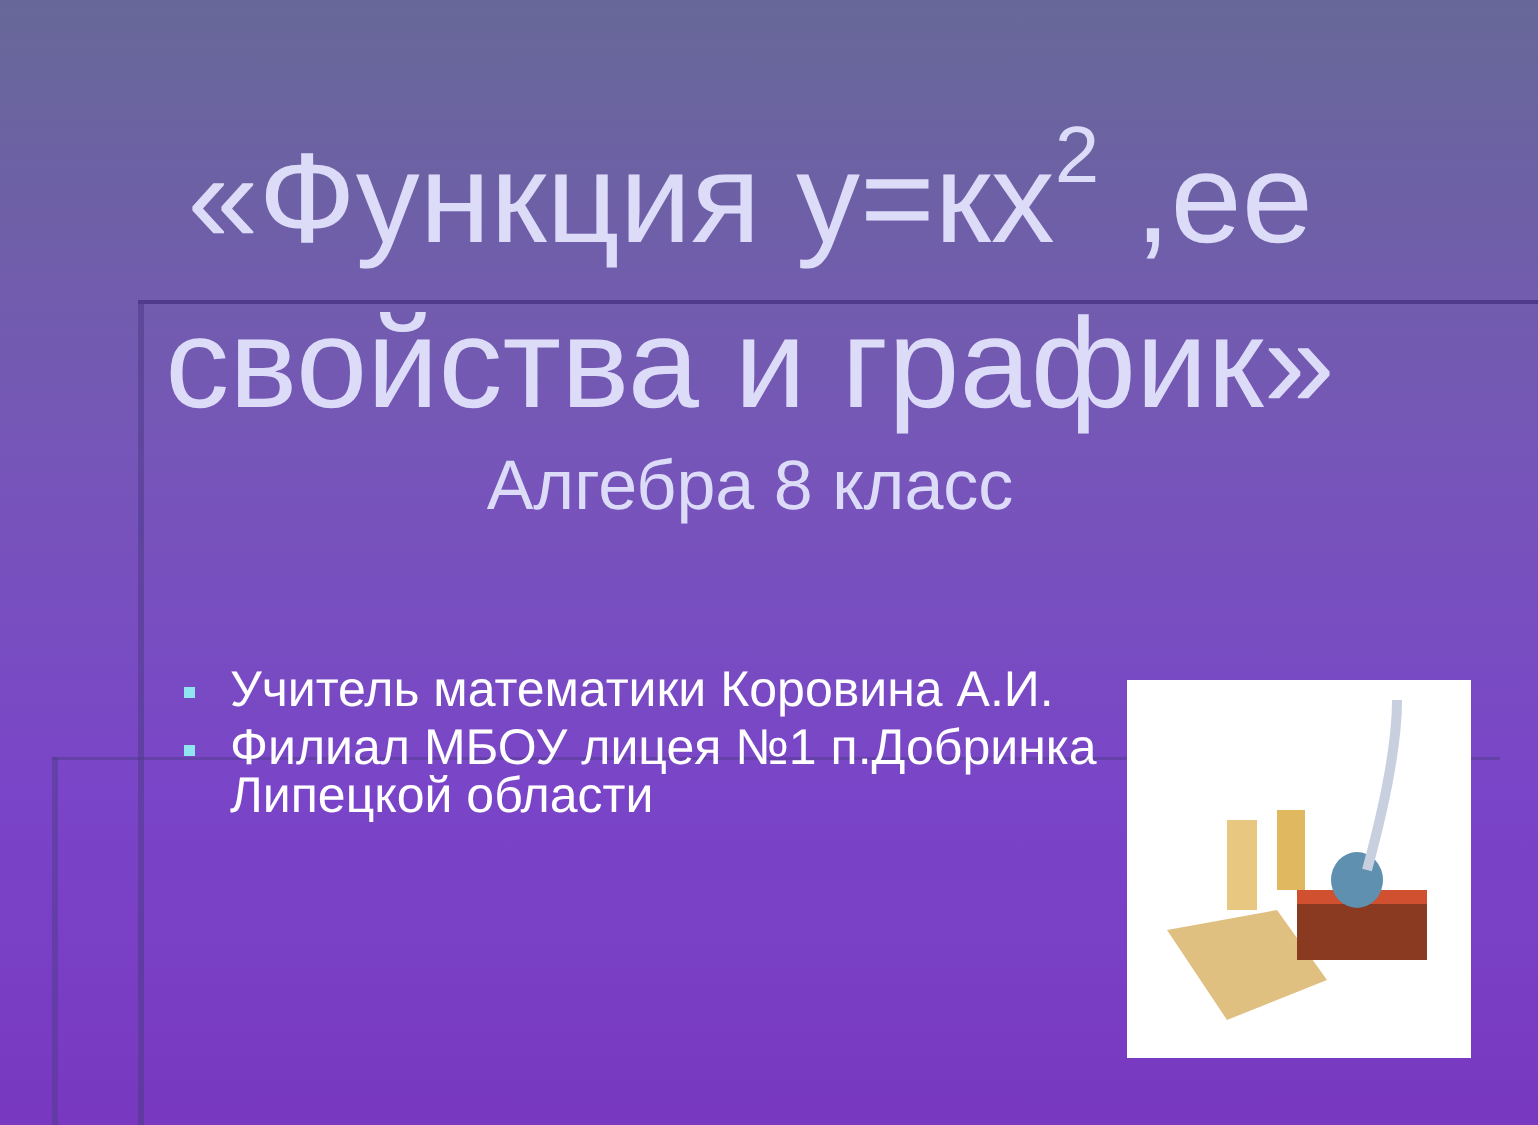«Функция у=кх<sup>2</sup> ,ее свойства и график»
Алгебра 8 класс
Учитель математики Коровина А.И.
Филиал МБОУ лицея №1 п.Добринка Липецкой области